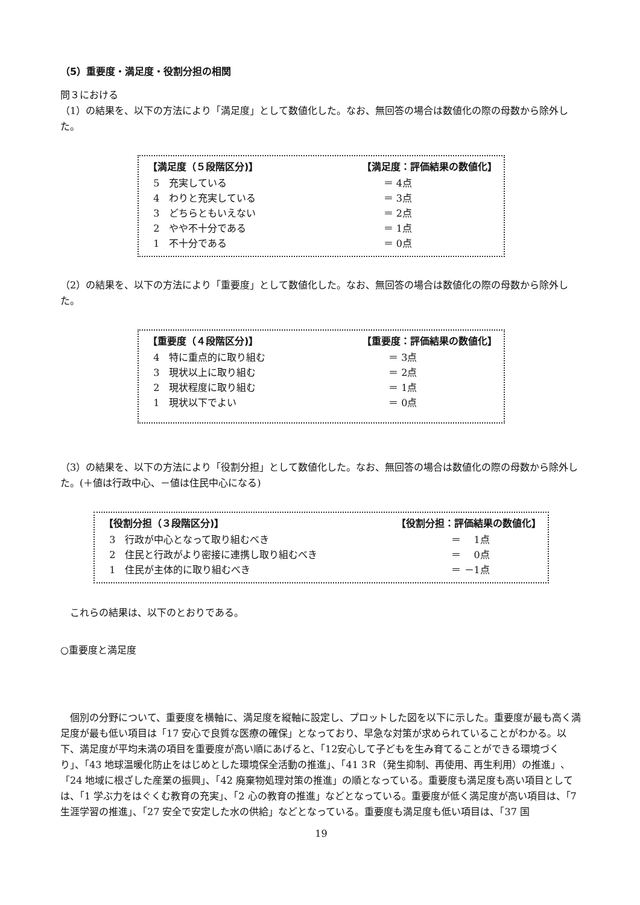（5）重要度・満足度・役割分担の相関
問３における
（1）の結果を、以下の方法により「満足度」として数値化した。なお、無回答の場合は数値化の際の母数から除外した。
| 【満足度（５段階区分)】 | 【満足度：評価結果の数値化】 |
| --- | --- |
| 5 充実している | ＝ 4点 |
| 4 わりと充実している | ＝ 3点 |
| 3 どちらともいえない | ＝ 2点 |
| 2 やや不十分である | ＝ 1点 |
| 1 不十分である | ＝ 0点 |
（2）の結果を、以下の方法により「重要度」として数値化した。なお、無回答の場合は数値化の際の母数から除外した。
| 【重要度（４段階区分)】 | 【重要度：評価結果の数値化】 |
| --- | --- |
| 4 特に重点的に取り組む | ＝ 3点 |
| 3 現状以上に取り組む | ＝ 2点 |
| 2 現状程度に取り組む | ＝ 1点 |
| 1 現状以下でよい | ＝ 0点 |
（3）の結果を、以下の方法により「役割分担」として数値化した。なお、無回答の場合は数値化の際の母数から除外した。(＋値は行政中心、－値は住民中心になる)
| 【役割分担（３段階区分)】 | 【役割分担：評価結果の数値化】 |
| --- | --- |
| 3 行政が中心となって取り組むべき | ＝ 1点 |
| 2 住民と行政がより密接に連携し取り組むべき | ＝ 0点 |
| 1 住民が主体的に取り組むべき | ＝ －1点 |
　これらの結果は、以下のとおりである。
○重要度と満足度
　個別の分野について、重要度を横軸に、満足度を縦軸に設定し、プロットした図を以下に示した。重要度が最も高く満足度が最も低い項目は「17 安心で良質な医療の確保」となっており、早急な対策が求められていることがわかる。以下、満足度が平均未満の項目を重要度が高い順にあげると、「12安心して子どもを生み育てることができる環境づくり」、「43 地球温暖化防止をはじめとした環境保全活動の推進」、「41 3Ｒ（発生抑制、再使用、再生利用）の推進」、「24 地域に根ざした産業の振興」、「42 廃棄物処理対策の推進」の順となっている。重要度も満足度も高い項目としては、「1 学ぶ力をはぐくむ教育の充実」、「2 心の教育の推進」などとなっている。重要度が低く満足度が高い項目は、「7 生涯学習の推進」、「27 安全で安定した水の供給」などとなっている。重要度も満足度も低い項目は、「37 国
19